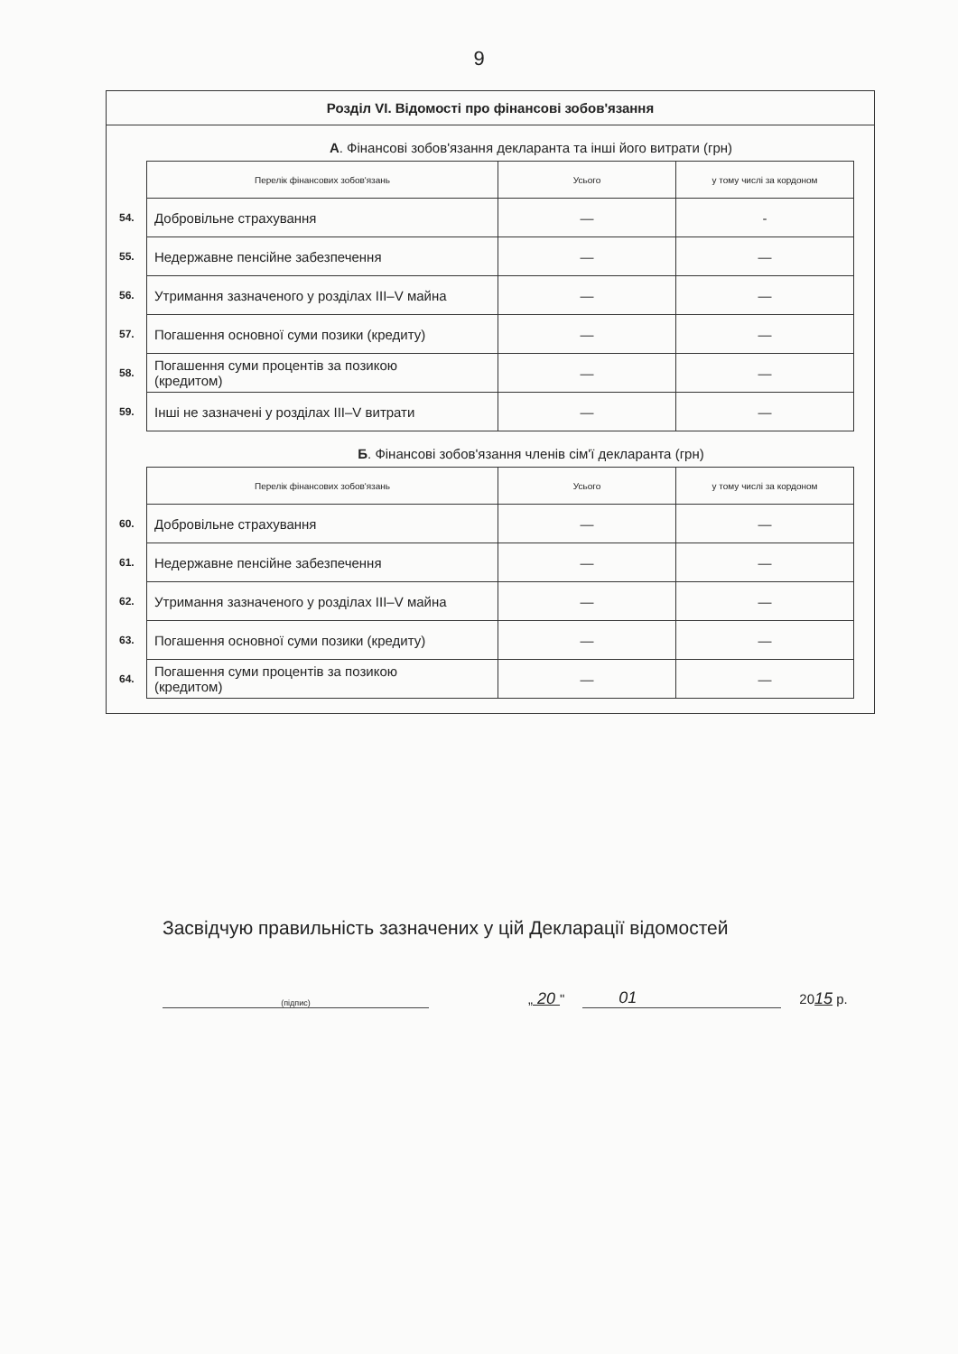9
Розділ VI. Відомості про фінансові зобов'язання
А. Фінансові зобов'язання декларанта та інші його витрати (грн)
| | Перелік фінансових зобов'язань | Усього | у тому числі за кордоном |
| 54. | Добровільне страхування | — | - |
| 55. | Недержавне пенсійне забезпечення | — | — |
| 56. | Утримання зазначеного у розділах III–V майна | — | — |
| 57. | Погашення основної суми позики (кредиту) | — | — |
| 58. | Погашення суми процентів за позикою (кредитом) | — | — |
| 59. | Інші не зазначені у розділах III–V витрати | — | — |
Б. Фінансові зобов'язання членів сім'ї декларанта (грн)
| | Перелік фінансових зобов'язань | Усього | у тому числі за кордоном |
| 60. | Добровільне страхування | — | — |
| 61. | Недержавне пенсійне забезпечення | — | — |
| 62. | Утримання зазначеного у розділах III–V майна | — | — |
| 63. | Погашення основної суми позики (кредиту) | — | — |
| 64. | Погашення суми процентів за позикою (кредитом) | — | — |
Засвідчую правильність зазначених у цій Декларації відомостей
(підпис)
„ 20 "
01
2015 р.